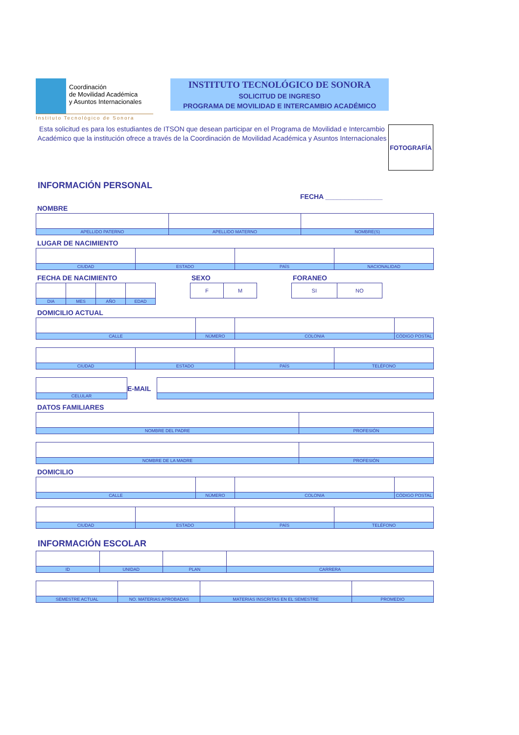Coordinación
de Movilidad Académica
y Asuntos Internacionales
Instituto Tecnológico de Sonora
INSTITUTO TECNOLÓGICO DE SONORA
SOLICITUD DE INGRESO
PROGRAMA DE MOVILIDAD E INTERCAMBIO ACADÉMICO
Esta solicitud es para los estudiantes de ITSON que desean participar en el Programa de Movilidad e Intercambio Académico que la institución ofrece a través de la Coordinación de Movilidad Académica y Asuntos Internacionales
FOTOGRAFÍA
INFORMACIÓN PERSONAL
FECHA _______________
NOMBRE
| APELLIDO PATERNO | APELLIDO MATERNO | NOMBRE(S) |
LUGAR DE NACIMIENTO
| CIUDAD | ESTADO | PAÍS | NACIONALIDAD |
FECHA DE NACIMIENTO
| DIA | MES | AÑO | EDAD |
SEXO
| F | M |
FORANEO
| SI | NO |
DOMICILIO ACTUAL
| CALLE | NÚMERO | COLONIA | CÓDIGO POSTAL |
| CIUDAD | ESTADO | PAÍS | TELÉFONO |
| | E-MAIL | |
| CELULAR | | |
DATOS FAMILIARES
| NOMBRE DEL PADRE | PROFESIÓN |
| NOMBRE DE LA MADRE | PROFESIÓN |
DOMICILIO
| CALLE | NÚMERO | COLONIA | CÓDIGO POSTAL |
| CIUDAD | ESTADO | PAÍS | TELÉFONO |
INFORMACIÓN ESCOLAR
| ID | UNIDAD | PLAN | CARRERA |
| SEMESTRE ACTUAL | NO. MATERIAS APROBADAS | MATERIAS INSCRITAS EN EL SEMESTRE | PROMEDIO |